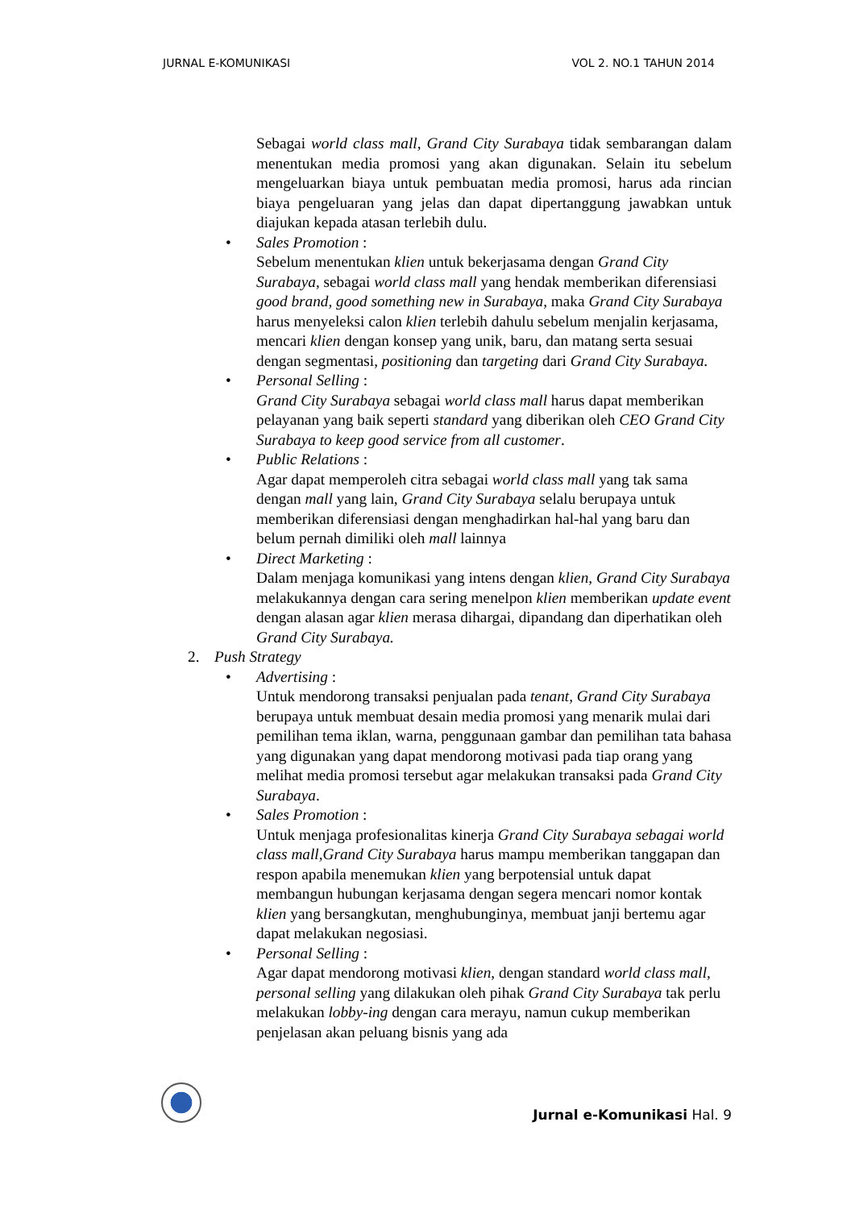JURNAL E-KOMUNIKASI VOL 2. NO.1 TAHUN 2014
Sebagai world class mall, Grand City Surabaya tidak sembarangan dalam menentukan media promosi yang akan digunakan. Selain itu sebelum mengeluarkan biaya untuk pembuatan media promosi, harus ada rincian biaya pengeluaran yang jelas dan dapat dipertanggung jawabkan untuk diajukan kepada atasan terlebih dulu.
• Sales Promotion :
Sebelum menentukan klien untuk bekerjasama dengan Grand City Surabaya, sebagai world class mall yang hendak memberikan diferensiasi good brand, good something new in Surabaya, maka Grand City Surabaya harus menyeleksi calon klien terlebih dahulu sebelum menjalin kerjasama, mencari klien dengan konsep yang unik, baru, dan matang serta sesuai dengan segmentasi, positioning dan targeting dari Grand City Surabaya.
• Personal Selling :
Grand City Surabaya sebagai world class mall harus dapat memberikan pelayanan yang baik seperti standard yang diberikan oleh CEO Grand City Surabaya to keep good service from all customer.
• Public Relations :
Agar dapat memperoleh citra sebagai world class mall yang tak sama dengan mall yang lain, Grand City Surabaya selalu berupaya untuk memberikan diferensiasi dengan menghadirkan hal-hal yang baru dan belum pernah dimiliki oleh mall lainnya
• Direct Marketing :
Dalam menjaga komunikasi yang intens dengan klien, Grand City Surabaya melakukannya dengan cara sering menelpon klien memberikan update event dengan alasan agar klien merasa dihargai, dipandang dan diperhatikan oleh Grand City Surabaya.
2. Push Strategy
• Advertising :
Untuk mendorong transaksi penjualan pada tenant, Grand City Surabaya berupaya untuk membuat desain media promosi yang menarik mulai dari pemilihan tema iklan, warna, penggunaan gambar dan pemilihan tata bahasa yang digunakan yang dapat mendorong motivasi pada tiap orang yang melihat media promosi tersebut agar melakukan transaksi pada Grand City Surabaya.
• Sales Promotion :
Untuk menjaga profesionalitas kinerja Grand City Surabaya sebagai world class mall,Grand City Surabaya harus mampu memberikan tanggapan dan respon apabila menemukan klien yang berpotensial untuk dapat membangun hubungan kerjasama dengan segera mencari nomor kontak klien yang bersangkutan, menghubunginya, membuat janji bertemu agar dapat melakukan negosiasi.
• Personal Selling :
Agar dapat mendorong motivasi klien, dengan standard world class mall, personal selling yang dilakukan oleh pihak Grand City Surabaya tak perlu melakukan lobby-ing dengan cara merayu, namun cukup memberikan penjelasan akan peluang bisnis yang ada
Jurnal e-Komunikasi Hal. 9